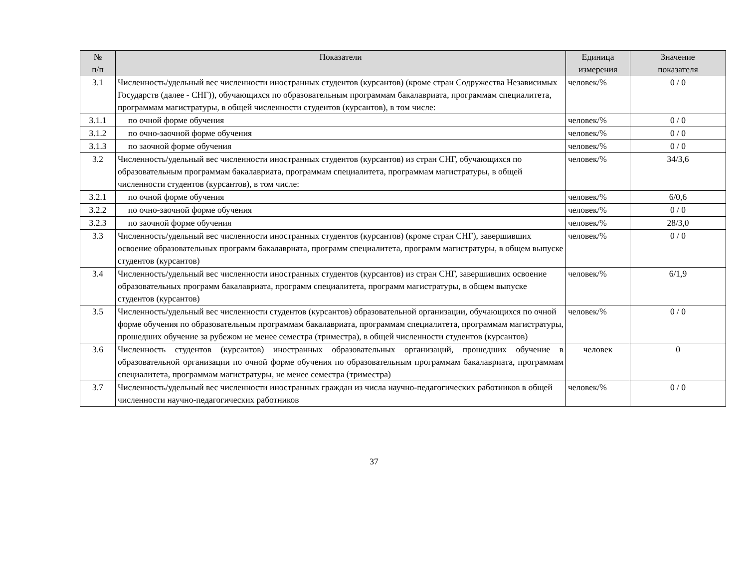| № п/п | Показатели | Единица измерения | Значение показателя |
| --- | --- | --- | --- |
| 3.1 | Численность/удельный вес численности иностранных студентов (курсантов) (кроме стран Содружества Независимых Государств (далее - СНГ)), обучающихся по образовательным программам бакалавриата, программам специалитета, программам магистратуры, в общей численности студентов (курсантов), в том числе: | человек/% | 0 / 0 |
| 3.1.1 | по очной форме обучения | человек/% | 0 / 0 |
| 3.1.2 | по очно-заочной форме обучения | человек/% | 0 / 0 |
| 3.1.3 | по заочной форме обучения | человек/% | 0 / 0 |
| 3.2 | Численность/удельный вес численности иностранных студентов (курсантов) из стран СНГ, обучающихся по образовательным программам бакалавриата, программам специалитета, программам магистратуры, в общей численности студентов (курсантов), в том числе: | человек/% | 34/3,6 |
| 3.2.1 | по очной форме обучения | человек/% | 6/0,6 |
| 3.2.2 | по очно-заочной форме обучения | человек/% | 0 / 0 |
| 3.2.3 | по заочной форме обучения | человек/% | 28/3,0 |
| 3.3 | Численность/удельный вес численности иностранных студентов (курсантов) (кроме стран СНГ), завершивших освоение образовательных программ бакалавриата, программ специалитета, программ магистратуры, в общем выпуске студентов (курсантов) | человек/% | 0 / 0 |
| 3.4 | Численность/удельный вес численности иностранных студентов (курсантов) из стран СНГ, завершивших освоение образовательных программ бакалавриата, программ специалитета, программ магистратуры, в общем выпуске студентов (курсантов) | человек/% | 6/1,9 |
| 3.5 | Численность/удельный вес численности студентов (курсантов) образовательной организации, обучающихся по очной форме обучения по образовательным программам бакалавриата, программам специалитета, программам магистратуры, прошедших обучение за рубежом не менее семестра (триместра), в общей численности студентов (курсантов) | человек/% | 0 / 0 |
| 3.6 | Численность студентов (курсантов) иностранных образовательных организаций, прошедших обучение в образовательной организации по очной форме обучения по образовательным программам бакалавриата, программам специалитета, программам магистратуры, не менее семестра (триместра) | человек | 0 |
| 3.7 | Численность/удельный вес численности иностранных граждан из числа научно-педагогических работников в общей численности научно-педагогических работников | человек/% | 0 / 0 |
37